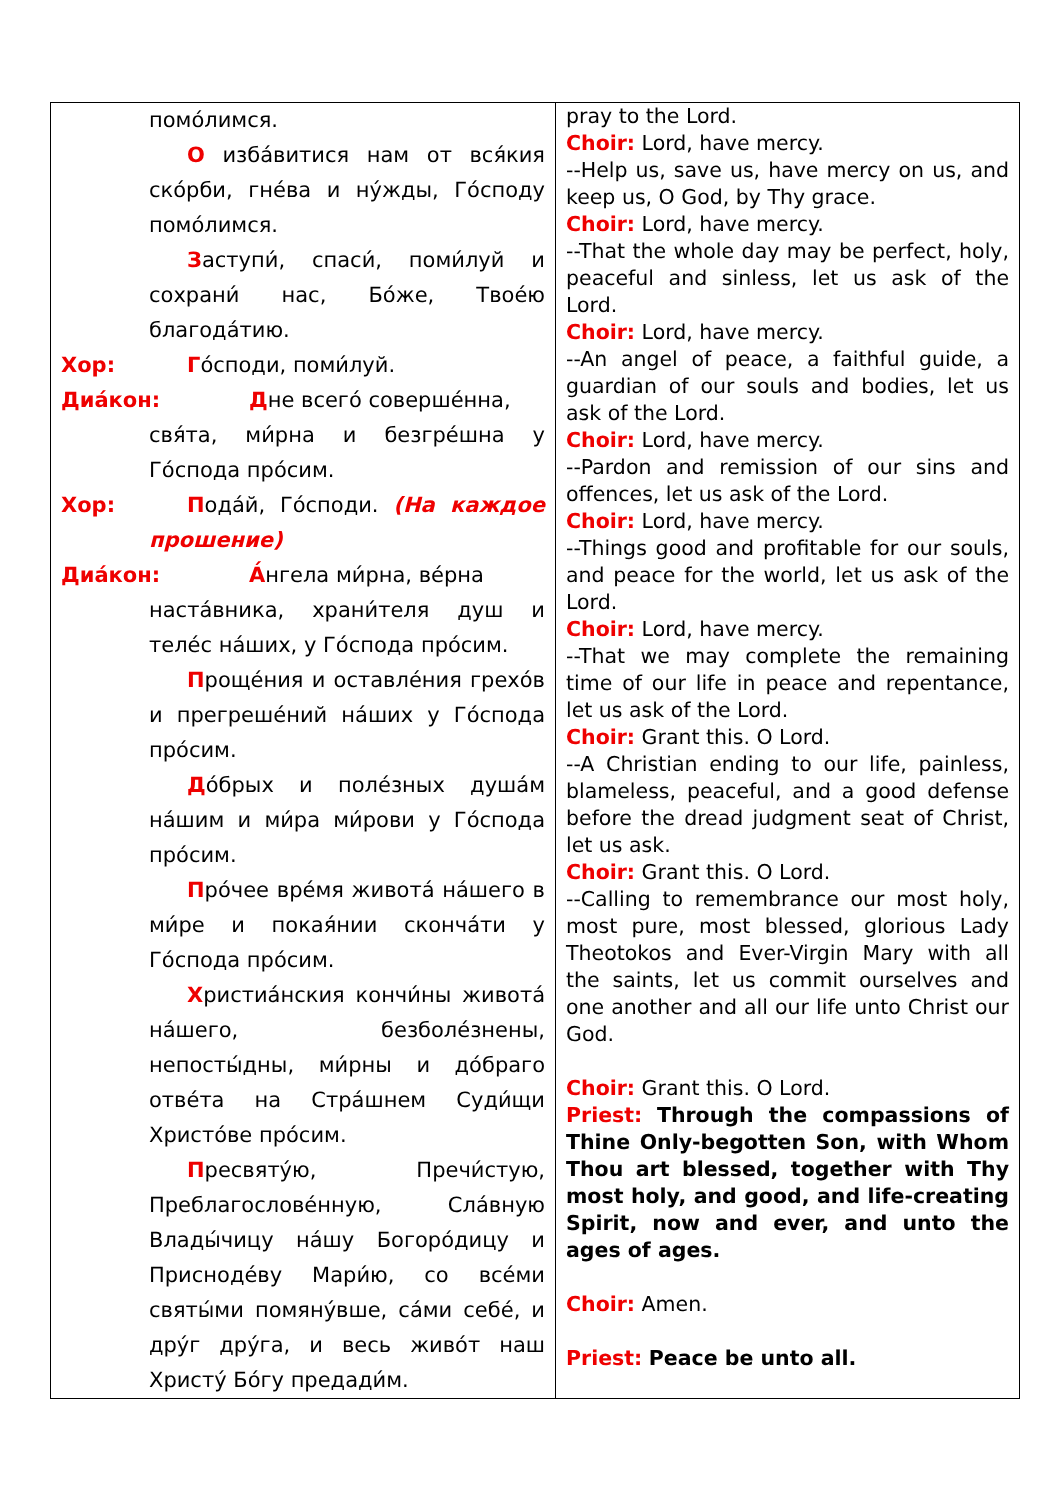| помо́лимся. О избáвитися нам от вся́кия ско́рби, гнéва и ну́жды, Го́споду помо́лимся. З аступи́, спаси́, поми́луй и сохрани́ нас, Бо́же, Твоéю благодáтию. Хор: Г о́споди, поми́луй. Диáкон: Д не всегó совершéнна, свя́та, ми́рна и безгрéшна у Го́спода про́сим. Хор: П одáй, Го́споди. (На каждое прошение) Диáкон: А́ нгела ми́рна, вéрна настáвника, храни́теля душ и телéс нáших, у Го́спода про́сим. П рощéния и оставлéния грехо́в и прегрешéний нáших у Го́спода про́сим. Д о́брых и полéзных душáм нáшим и ми́ра ми́рови у Го́спода про́сим. П ро́чее врéмя животá нáшего в ми́ре и покая́нии скончáти у Го́спода про́сим. Х ристиáнския кончи́ны животá нáшего, безболéзнены, непосты́дны, ми́рны и до́браго отвéта на Стрáшнем Суди́щи Христо́ве про́сим. П ресвяту́ю, Пречи́стую, Преблагословéнную, Слáвную Влады́чицу нáшу Богоро́дицу и Приснодéву Мари́ю, со всéми святы́ми помяну́вше, сáми себé, и дру́г дру́га, и весь живо́т наш Христу́ Бо́гу предади́м. | pray to the Lord. Choir: Lord, have mercy. --Help us, save us, have mercy on us, and keep us, O God, by Thy grace. Choir: Lord, have mercy. --That the whole day may be perfect, holy, peaceful and sinless, let us ask of the Lord. Choir: Lord, have mercy. --An angel of peace, a faithful guide, a guardian of our souls and bodies, let us ask of the Lord. Choir: Lord, have mercy. --Pardon and remission of our sins and offences, let us ask of the Lord. Choir: Lord, have mercy. --Things good and profitable for our souls, and peace for the world, let us ask of the Lord. Choir: Lord, have mercy. --That we may complete the remaining time of our life in peace and repentance, let us ask of the Lord. Choir: Grant this. O Lord. --A Christian ending to our life, painless, blameless, peaceful, and a good defense before the dread judgment seat of Christ, let us ask. Choir: Grant this. O Lord. --Calling to remembrance our most holy, most pure, most blessed, glorious Lady Theotokos and Ever-Virgin Mary with all the saints, let us commit ourselves and one another and all our life unto Christ our God. Choir: Grant this. O Lord. Priest: Through the compassions of Thine Only-begotten Son, with Whom Thou art blessed, together with Thy most holy, and good, and life-creating Spirit, now and ever, and unto the ages of ages. Choir: Amen. Priest: Peace be unto all. |